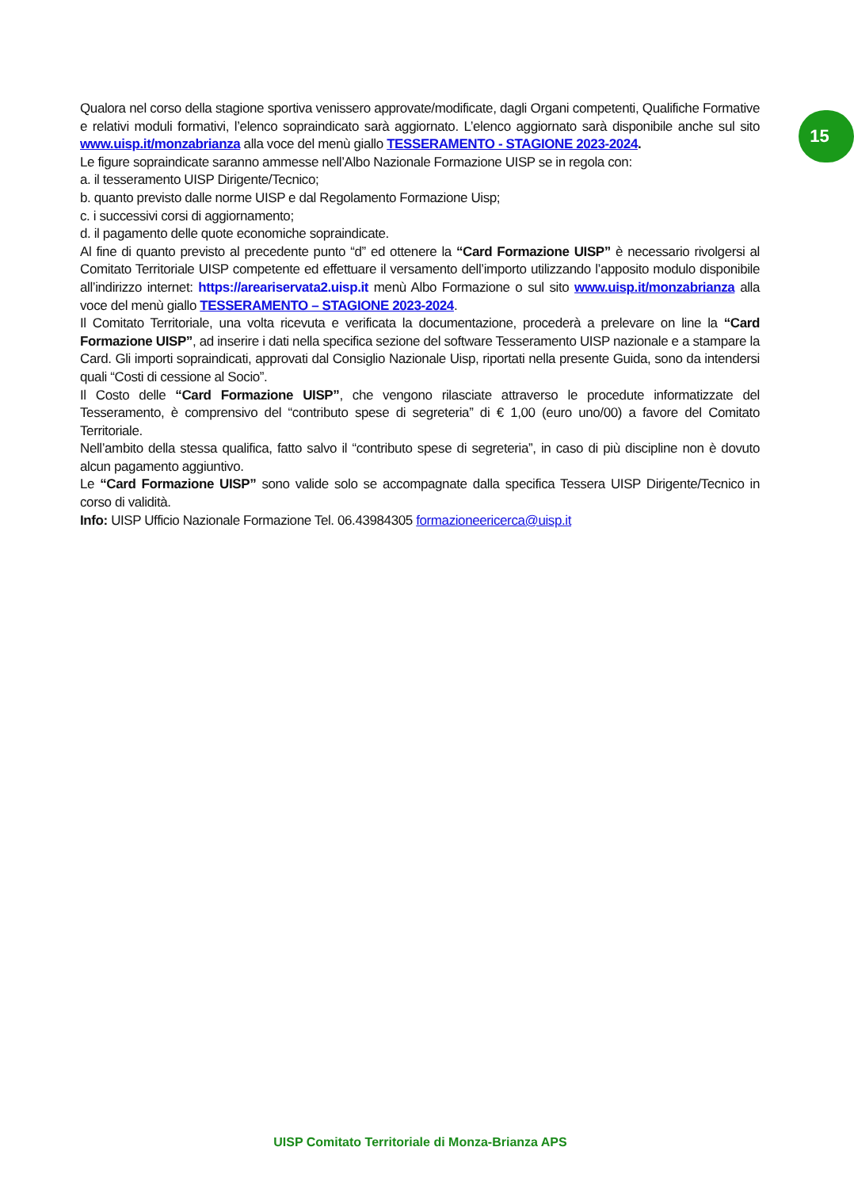Qualora nel corso della stagione sportiva venissero approvate/modificate, dagli Organi competenti, Qualifiche Formative e relativi moduli formativi, l’elenco sopraindicato sarà aggiornato. L’elenco aggiornato sarà disponibile anche sul sito www.uisp.it/monzabrianza alla voce del menù giallo TESSERAMENTO - STAGIONE 2023-2024.
Le figure sopraindicate saranno ammesse nell’Albo Nazionale Formazione UISP se in regola con:
a. il tesseramento UISP Dirigente/Tecnico;
b. quanto previsto dalle norme UISP e dal Regolamento Formazione Uisp;
c. i successivi corsi di aggiornamento;
d. il pagamento delle quote economiche sopraindicate.
Al fine di quanto previsto al precedente punto “d” ed ottenere la “Card Formazione UISP” è necessario rivolgersi al Comitato Territoriale UISP competente ed effettuare il versamento dell’importo utilizzando l’apposito modulo disponibile all’indirizzo internet: https://areariservata2.uisp.it menù Albo Formazione o sul sito www.uisp.it/monzabrianza alla voce del menù giallo TESSERAMENTO – STAGIONE 2023-2024.
Il Comitato Territoriale, una volta ricevuta e verificata la documentazione, procederà a prelevare on line la “Card Formazione UISP”, ad inserire i dati nella specifica sezione del software Tesseramento UISP nazionale e a stampare la Card. Gli importi sopraindicati, approvati dal Consiglio Nazionale Uisp, riportati nella presente Guida, sono da intendersi quali “Costi di cessione al Socio”.
Il Costo delle “Card Formazione UISP”, che vengono rilasciate attraverso le procedute informatizzate del Tesseramento, è comprensivo del “contributo spese di segreteria” di € 1,00 (euro uno/00) a favore del Comitato Territoriale.
Nell’ambito della stessa qualifica, fatto salvo il “contributo spese di segreteria”, in caso di più discipline non è dovuto alcun pagamento aggiuntivo.
Le “Card Formazione UISP” sono valide solo se accompagnate dalla specifica Tessera UISP Dirigente/Tecnico in corso di validità.
Info: UISP Ufficio Nazionale Formazione Tel. 06.43984305 formazioneericerca@uisp.it
15
UISP Comitato Territoriale di Monza-Brianza APS